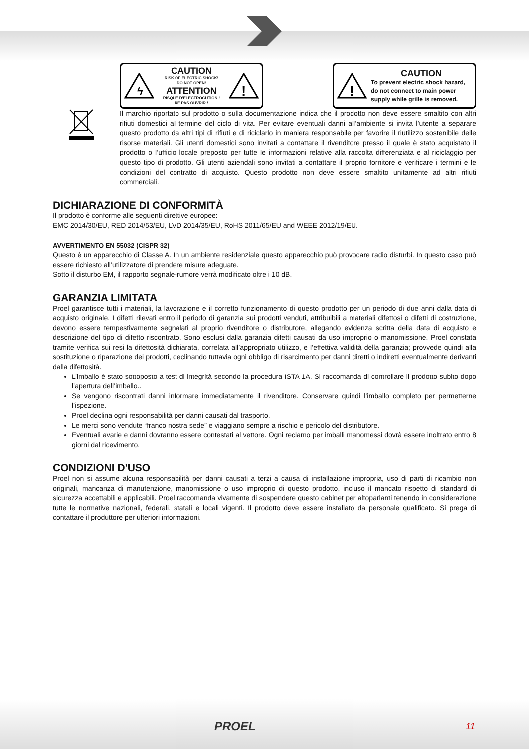ϟ
CAUTION
RISK OF ELECTRIC SHOCK!
DO NOT OPEN!
ATTENTION
RISQUE D'ÉLECTROCUTION !
NE PAS OUVRIR !
!
!
CAUTION
To prevent electric shock hazard,
do not connect to main power
supply while grille is removed.
Il marchio riportato sul prodotto o sulla documentazione indica che il prodotto non deve essere smaltito con altri rifiuti domestici al termine del ciclo di vita. Per evitare eventuali danni all’ambiente si invita l’utente a separare questo prodotto da altri tipi di rifiuti e di riciclarlo in maniera responsabile per favorire il riutilizzo sostenibile delle risorse materiali. Gli utenti domestici sono invitati a contattare il rivenditore presso il quale è stato acquistato il prodotto o l’ufficio locale preposto per tutte le informazioni relative alla raccolta differenziata e al riciclaggio per questo tipo di prodotto. Gli utenti aziendali sono invitati a contattare il proprio fornitore e verificare i termini e le condizioni del contratto di acquisto. Questo prodotto non deve essere smaltito unitamente ad altri rifiuti commerciali.
DICHIARAZIONE DI CONFORMITÀ
Il prodotto è conforme alle seguenti direttive europee:
EMC 2014/30/EU, RED 2014/53/EU, LVD 2014/35/EU, RoHS 2011/65/EU and WEEE 2012/19/EU.
AVVERTIMENTO EN 55032 (CISPR 32)
Questo è un apparecchio di Classe A. In un ambiente residenziale questo apparecchio può provocare radio disturbi. In questo caso può essere richiesto all’utilizzatore di prendere misure adeguate.
Sotto il disturbo EM, il rapporto segnale-rumore verrà modificato oltre i 10 dB.
GARANZIA LIMITATA
Proel garantisce tutti i materiali, la lavorazione e il corretto funzionamento di questo prodotto per un periodo di due anni dalla data di acquisto originale. I difetti rilevati entro il periodo di garanzia sui prodotti venduti, attribuibili a materiali difettosi o difetti di costruzione, devono essere tempestivamente segnalati al proprio rivenditore o distributore, allegando evidenza scritta della data di acquisto e descrizione del tipo di difetto riscontrato. Sono esclusi dalla garanzia difetti causati da uso improprio o manomissione. Proel constata tramite verifica sui resi la difettosità dichiarata, correlata all’appropriato utilizzo, e l’effettiva validità della garanzia; provvede quindi alla sostituzione o riparazione dei prodotti, declinando tuttavia ogni obbligo di risarcimento per danni diretti o indiretti eventualmente derivanti dalla difettosità.
L’imballo è stato sottoposto a test di integrità secondo la procedura ISTA 1A. Si raccomanda di controllare il prodotto subito dopo l’apertura dell’imballo..
Se vengono riscontrati danni informare immediatamente il rivenditore. Conservare quindi l’imballo completo per permetterne l’ispezione.
Proel declina ogni responsabilità per danni causati dal trasporto.
Le merci sono vendute “franco nostra sede” e viaggiano sempre a rischio e pericolo del distributore.
Eventuali avarie e danni dovranno essere contestati al vettore. Ogni reclamo per imballi manomessi dovrà essere inoltrato entro 8 giorni dal ricevimento.
CONDIZIONI D'USO
Proel non si assume alcuna responsabilità per danni causati a terzi a causa di installazione impropria, uso di parti di ricambio non originali, mancanza di manutenzione, manomissione o uso improprio di questo prodotto, incluso il mancato rispetto di standard di sicurezza accettabili e applicabili. Proel raccomanda vivamente di sospendere questo cabinet per altoparlanti tenendo in considerazione tutte le normative nazionali, federali, statali e locali vigenti. Il prodotto deve essere installato da personale qualificato. Si prega di contattare il produttore per ulteriori informazioni.
PROEL 11